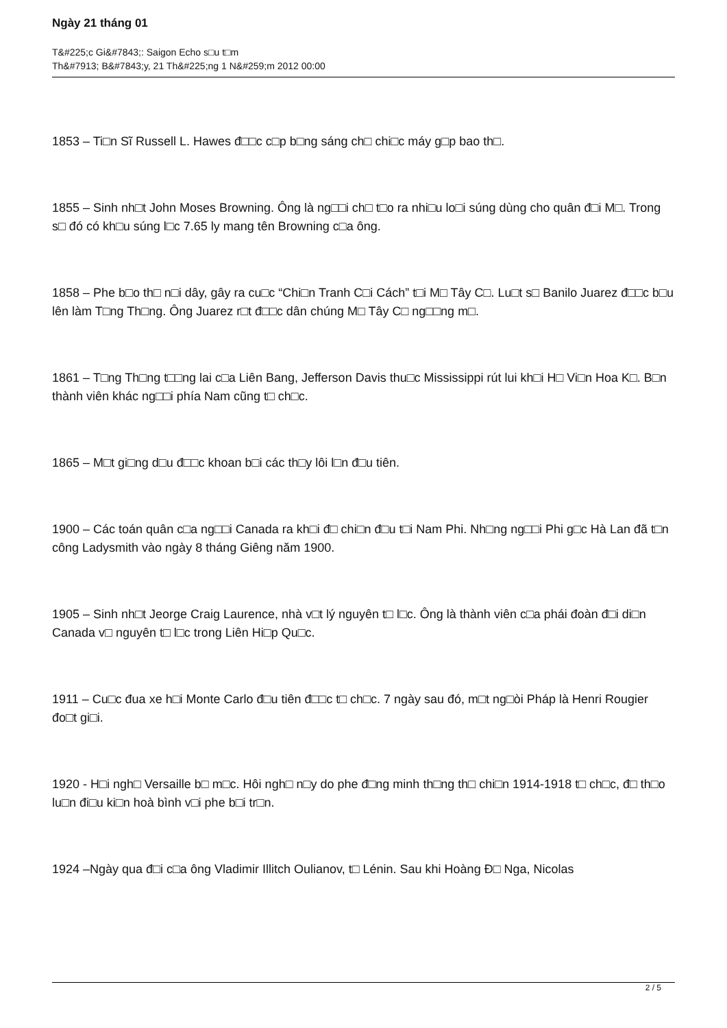Ngày 21 tháng 01
T&#225;c Gi&#7843;: Saigon Echo s□u t□m
Th&#7913; B&#7843;y, 21 Th&#225;ng 1 N&#259;m 2012 00:00
1853 – Ti□n Sĩ Russell L. Hawes đ□□c c□p b□ng sáng ch□ chi□c máy g□p bao th□.
1855 – Sinh nh□t John Moses Browning. Ông là ng□□i ch□ t□o ra nhi□u lo□i súng dùng cho quân đ□i M□. Trong s□ đó có kh□u súng l□c 7.65 ly mang tên Browning c□a ông.
1858 – Phe b□o th□ n□i dây, gây ra cu□c “Chi□n Tranh C□i Cách” t□i M□ Tây C□. Lu□t s□ Banilo Juarez đ□□c b□u lên làm T□ng Th□ng. Ông Juarez r□t đ□□c dân chúng M□ Tây C□ ng□□ng m□.
1861 – T□ng Th□ng t□□ng lai c□a Liên Bang, Jefferson Davis thu□c Mississippi rút lui kh□i H□ Vi□n Hoa K□. B□n thành viên khác ng□□i phía Nam cũng t□ ch□c.
1865 – M□t gi□ng d□u đ□□c khoan b□i các th□y lôi l□n đ□u tiên.
1900 – Các toán quân c□a ng□□i Canada ra kh□i đ□ chi□n đ□u t□i Nam Phi. Nh□ng ng□□i Phi g□c Hà Lan đã t□n công Ladysmith vào ngày 8 tháng Giêng năm 1900.
1905 – Sinh nh□t Jeorge Craig Laurence, nhà v□t lý nguyên t□ l□c. Ông là thành viên c□a phái đoàn đ□i di□n Canada v□ nguyên t□ l□c trong Liên Hi□p Qu□c.
1911 – Cu□c đua xe h□i Monte Carlo đ□u tiên đ□□c t□ ch□c. 7 ngày sau đó, m□t ng□òi Pháp là Henri Rougier đo□t gi□i.
1920 - H□i ngh□ Versaille b□ m□c. Hôi ngh□ n□y do phe đ□ng minh th□ng th□ chi□n 1914-1918 t□ ch□c, đ□ th□o lu□n đi□u ki□n hoà bình v□i phe b□i tr□n.
1924 –Ngày qua đ□i c□a ông Vladimir Illitch Oulianov, t□ Lénin. Sau khi Hoàng Đ□ Nga, Nicolas
2 / 5